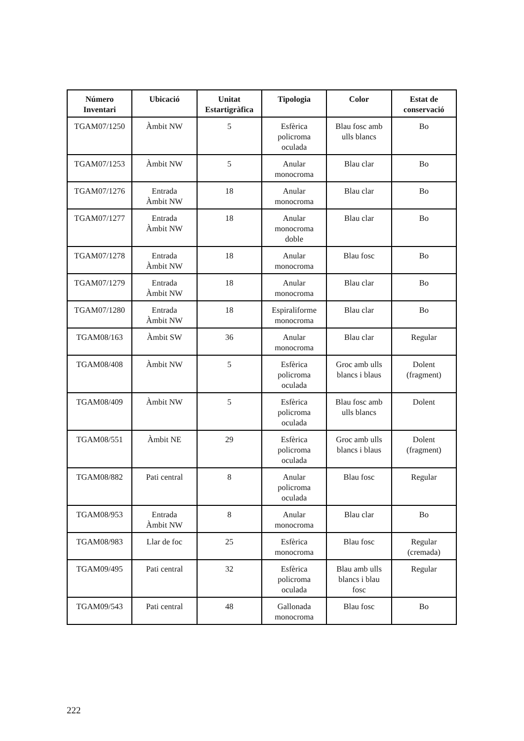| Número Inventari | Ubicació | Unitat Estartigràfica | Tipologia | Color | Estat de conservació |
| --- | --- | --- | --- | --- | --- |
| TGAM07/1250 | Àmbit NW | 5 | Esfèrica policroma oculada | Blau fosc amb ulls blancs | Bo |
| TGAM07/1253 | Àmbit NW | 5 | Anular monocroma | Blau clar | Bo |
| TGAM07/1276 | Entrada Àmbit NW | 18 | Anular monocroma | Blau clar | Bo |
| TGAM07/1277 | Entrada Àmbit NW | 18 | Anular monocroma doble | Blau clar | Bo |
| TGAM07/1278 | Entrada Àmbit NW | 18 | Anular monocroma | Blau fosc | Bo |
| TGAM07/1279 | Entrada Àmbit NW | 18 | Anular monocroma | Blau clar | Bo |
| TGAM07/1280 | Entrada Àmbit NW | 18 | Espiraliforme monocroma | Blau clar | Bo |
| TGAM08/163 | Àmbit SW | 36 | Anular monocroma | Blau clar | Regular |
| TGAM08/408 | Àmbit NW | 5 | Esfèrica policroma oculada | Groc amb ulls blancs i blaus | Dolent (fragment) |
| TGAM08/409 | Àmbit NW | 5 | Esfèrica policroma oculada | Blau fosc amb ulls blancs | Dolent |
| TGAM08/551 | Àmbit NE | 29 | Esfèrica policroma oculada | Groc amb ulls blancs i blaus | Dolent (fragment) |
| TGAM08/882 | Pati central | 8 | Anular policroma oculada | Blau fosc | Regular |
| TGAM08/953 | Entrada Àmbit NW | 8 | Anular monocroma | Blau clar | Bo |
| TGAM08/983 | Llar de foc | 25 | Esfèrica monocroma | Blau fosc | Regular (cremada) |
| TGAM09/495 | Pati central | 32 | Esfèrica policroma oculada | Blau amb ulls blancs i blau fosc | Regular |
| TGAM09/543 | Pati central | 48 | Gallonada monocroma | Blau fosc | Bo |
222